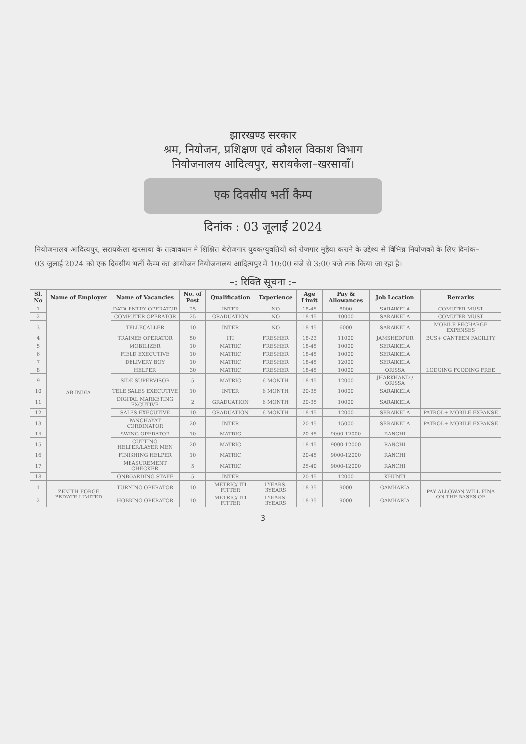झारखण्ड सरकार
श्रम, नियोजन, प्रशिक्षण एवं कौशल विकाश विभाग
नियोजनालय आदित्यपुर, सरायकेला–खरसावाँ।
एक दिवसीय भर्ती कैम्प
दिनांक : 03 जूलाई 2024
नियोजनालय आदित्यपुर, सरायकेला खरसावा के तत्वावधान मे शिक्षित बेरोजगार युवक/युवतियों को रोजगार मुहैया कराने के उद्देश्य से विभिन्न नियोजको के लिए दिनांक– 03 जुलाई 2024 को एक दिवसीय भर्ती कैम्प का आयोजन नियोजनालय आदित्यपुर में 10:00 बजे से 3:00 बजे तक किया जा रहा है।
–: रिक्ति सूचना :–
| Sl. No | Name of Employer | Name of Vacancies | No. of Post | Qualification | Experience | Age Limit | Pay & Allowances | Job Location | Remarks |
| --- | --- | --- | --- | --- | --- | --- | --- | --- | --- |
| 1 | AB INDIA | DATA ENTRY OPERATOR | 25 | INTER | NO | 18-45 | 8000 | SARAIKELA | COMUTER MUST |
| 2 | | COMPUTER OPERATOR | 25 | GRADUATION | NO | 18-45 | 10000 | SARAIKELA | COMUTER MUST |
| 3 | | TELLECALLER | 10 | INTER | NO | 18-45 | 6000 | SARAIKELA | MOBILE RECHARGE EXPENSES |
| 4 | | TRAINEE OPERATOR | 50 | ITI | FRESHER | 18-23 | 11000 | JAMSHEDPUR | BUS+ CANTEEN FACILITY |
| 5 | | MOBILIZER | 10 | MATRIC | FRESHER | 18-45 | 10000 | SERAIKELA | |
| 6 | | FIELD EXECUTIVE | 10 | MATRIC | FRESHER | 18-45 | 10000 | SERAIKELA | |
| 7 | | DELIVERY BOY | 10 | MATRIC | FRESHER | 18-45 | 12000 | SERAIKELA | |
| 8 | | HELPER | 30 | MATRIC | FRESHER | 18-45 | 10000 | ORISSA | LODGING FOODING FREE |
| 9 | | SIDE SUPERVISOR | 5 | MATRIC | 6 MONTH | 18-45 | 12000 | JHARKHAND / ORISSA | |
| 10 | | TELE SALES EXECUTIVE | 10 | INTER | 6 MONTH | 20-35 | 10000 | SARAIKELA | |
| 11 | | DIGITAL MARKETING EXCUTIVE | 2 | GRADUATION | 6 MONTH | 20-35 | 10000 | SARAIKELA | |
| 12 | | SALES EXECUTIVE | 10 | GRADUATION | 6 MONTH | 18-45 | 12000 | SERAIKELA | PATROL+ MOBILE EXPANSE |
| 13 | | PANCHAYAT CORDINATOR | 20 | INTER | | 20-45 | 15000 | SERAIKELA | PATROL+ MOBILE EXPANSE |
| 14 | | SWING OPERATOR | 10 | MATRIC | | 20-45 | 9000-12000 | RANCHI | |
| 15 | | CUTTING HELPER/LAYER MEN | 20 | MATRIC | | 18-45 | 9000-12000 | RANCHI | |
| 16 | | FINISHING HELPER | 10 | MATRIC | | 20-45 | 9000-12000 | RANCHI | |
| 17 | | MEASUREMENT CHECKER | 5 | MATRIC | | 25-40 | 9000-12000 | RANCHI | |
| 18 | | ONBOARDING STAFF | 5 | INTER | | 20-45 | 12000 | KHUNTI | |
| 1 | ZENITH FORGE PRIVATE LIMITED | TURNING OPERATOR | 10 | METRIC/ ITI FITTER | 1YEARS-3YEARS | 18-35 | 9000 | GAMHARIA | PAY ALLOWAN WILL FINA ON THE BASES OF |
| 2 | | HOBBING OPERATOR | 10 | METRIC/ ITI FITTER | 1YEARS-3YEARS | 18-35 | 9000 | GAMHARIA | |
3